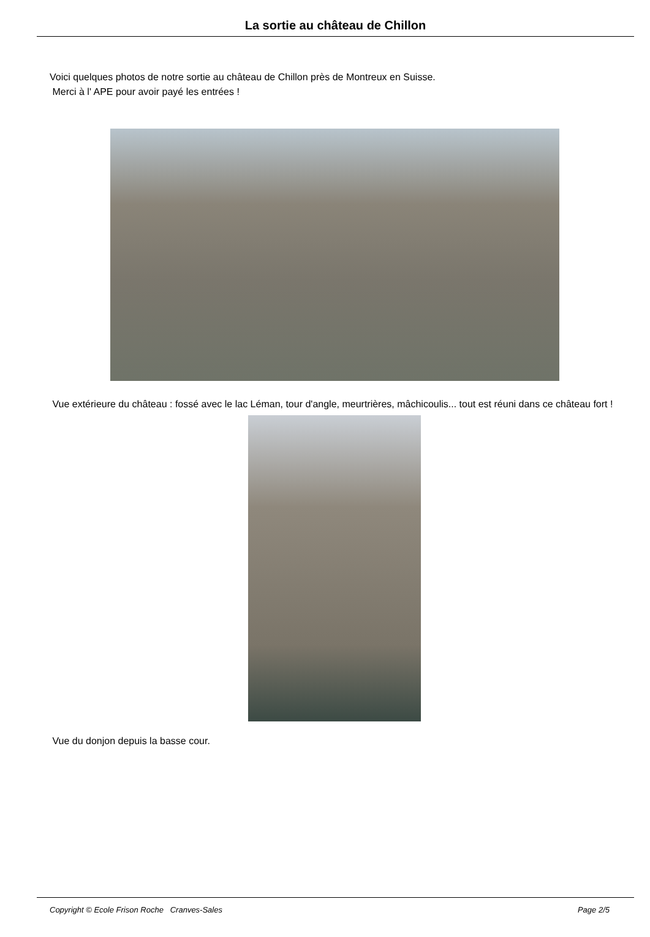La sortie au château de Chillon
Voici quelques photos de notre sortie au château de Chillon près de Montreux en Suisse.
Merci à l' APE pour avoir payé les entrées !
Vue extérieure du château : fossé avec le lac Léman, tour d'angle, meurtrières, mâchicoulis... tout est réuni dans ce château fort !
Vue du donjon depuis la basse cour.
Copyright © Ecole Frison Roche Cranves-Sales Page 2/5